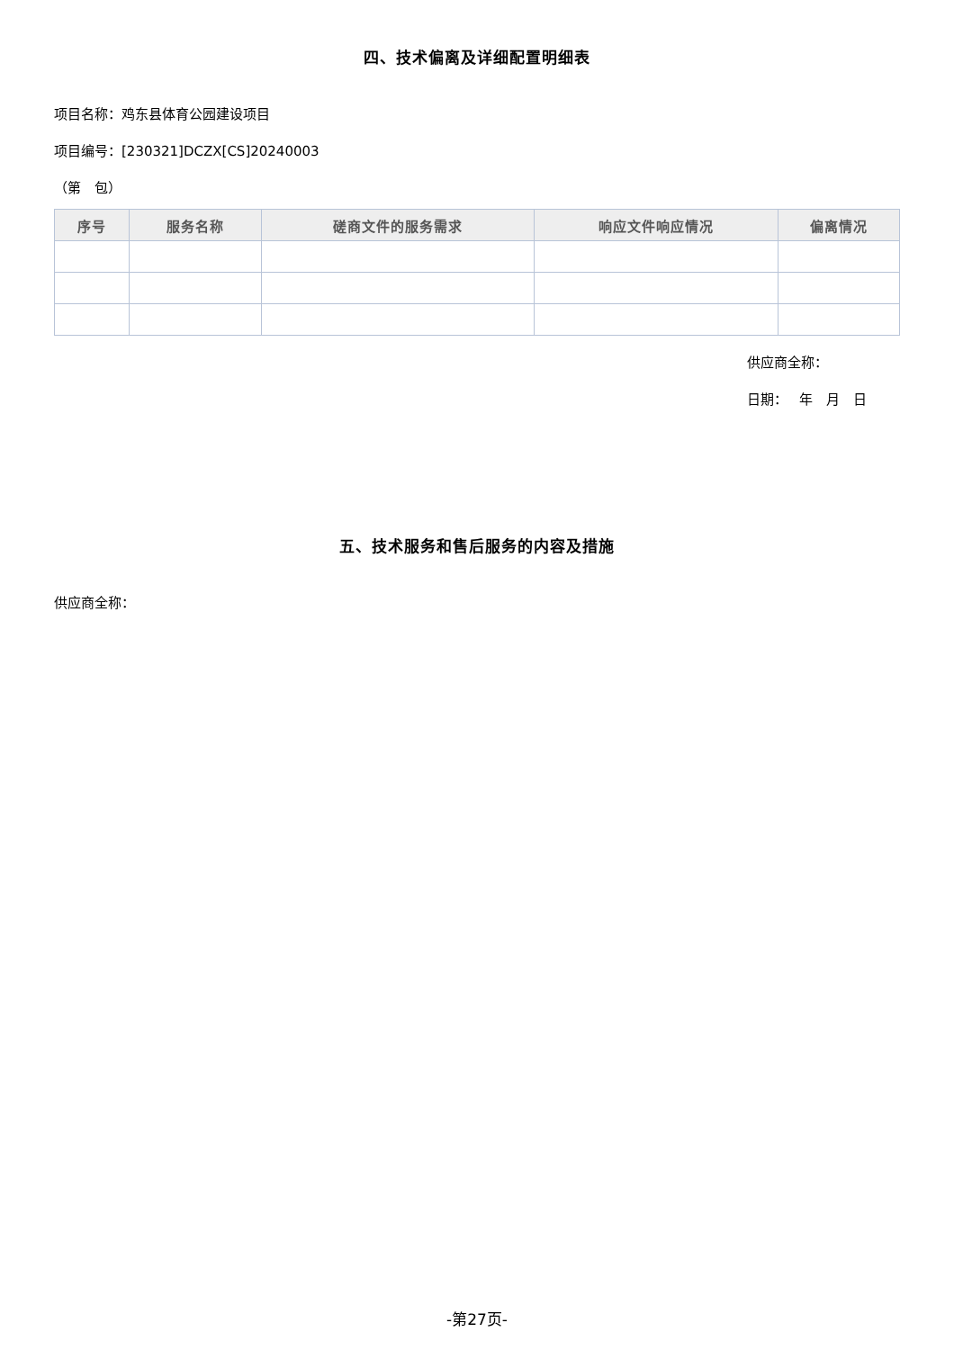四、技术偏离及详细配置明细表
项目名称：鸡东县体育公园建设项目
项目编号：[230321]DCZX[CS]20240003
（第　包）
| 序号 | 服务名称 | 磋商文件的服务需求 | 响应文件响应情况 | 偏离情况 |
| --- | --- | --- | --- | --- |
供应商全称：
日期：　 年　月　日
五、技术服务和售后服务的内容及措施
供应商全称：
-第27页-